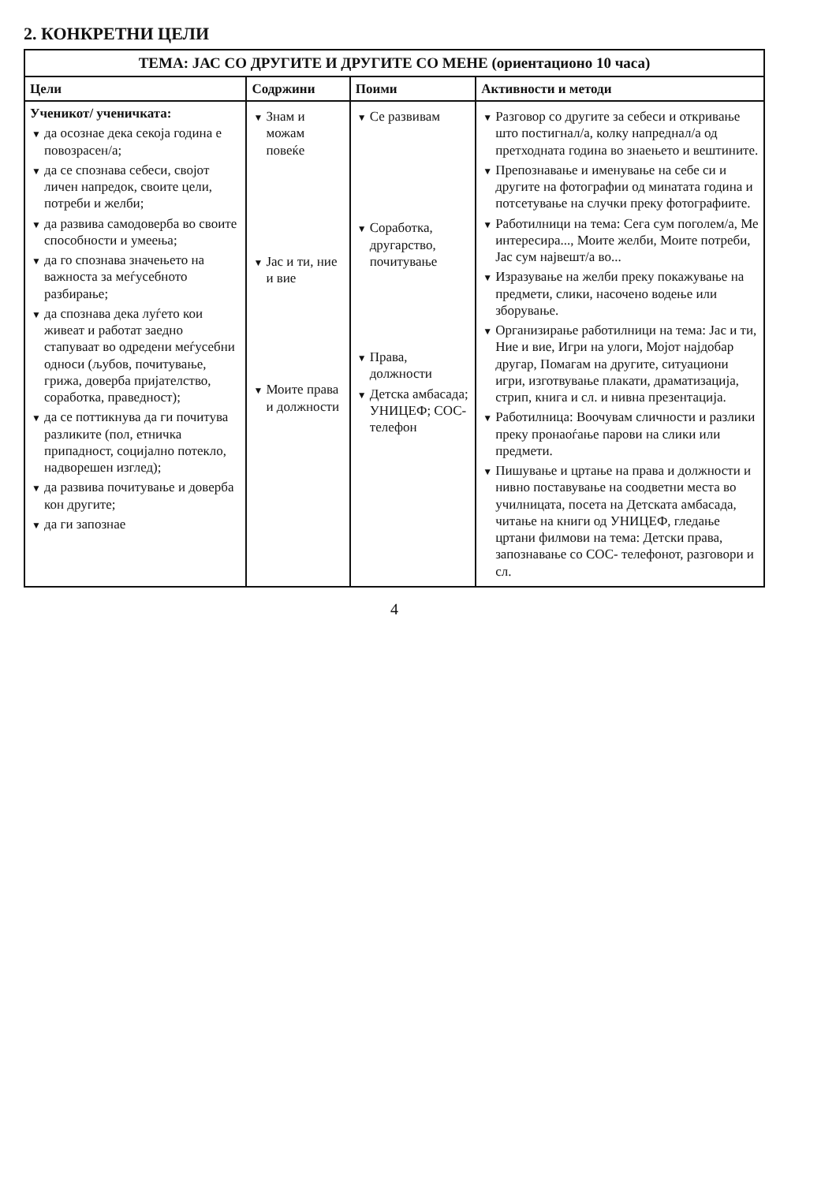2. КОНКРЕТНИ ЦЕЛИ
| ТЕМА: ЈАС СО ДРУГИТЕ И ДРУГИТЕ СО МЕНЕ (ориентационо 10 часа) | | | |
| --- | --- | --- | --- |
| Цели | Содржини | Поими | Активности и методи |
| Ученикот/ ученичката: ▼ да осознае дека секоја година е повозрасен/а; ▼ да се спознава себеси, својот личен напредок, своите цели, потреби и желби; ▼ да развива самодоверба во своите способности и умеења; ▼ да го спознава значењето на важноста за меѓусебното разбирање; ▼ да спознава дека луѓето кои живеат и работат заедно стапуваат во одредени меѓусебни односи (љубов, почитување, грижа, доверба пријателство, соработка, праведност); ▼ да се поттикнува да ги почитува разликите (пол, етничка припадност, социјално потекло, надворешен изглед); ▼ да развива почитување и доверба кон другите; ▼ да ги запознае | ▼ Знам и можам повеќе ▼ Јас и ти, ние и вие ▼ Моите права и должности | ▼ Се развивам ▼ Соработка, другарство, почитување ▼ Права, должности ▼ Детска амбасада; УНИЦЕФ; СОС-телефон | ▼ Разговор со другите за себеси и откривање што постигнал/а, колку напреднал/а од претходната година во знаењето и вештините. ▼ Препознавање и именување на себе си и другите на фотографии од минатата година и потсетување на случки преку фотографиите. ▼ Работилници на тема: Сега сум поголем/а, Ме интересира..., Моите желби, Моите потреби, Јас сум највешт/а во... ▼ Изразување на желби преку покажување на предмети, слики, насочено водење или зборување. ▼ Организирање работилници на тема: Јас и ти, Ние и вие, Игри на улоги, Мојот најдобар другар, Помагам на другите, ситуациони игри, изготвување плакати, драматизација, стрип, книга и сл. и нивна презентација. ▼ Работилница: Воочувам сличности и разлики преку пронаоѓање парови на слики или предмети. ▼ Пишување и цртање на права и должности и нивно поставување на соодветни места во училницата, посета на Детската амбасада, читање на книги од УНИЦЕФ, гледање цртани филмови на тема: Детски права, запознавање со СОС- телефонот, разговори и сл. |
4